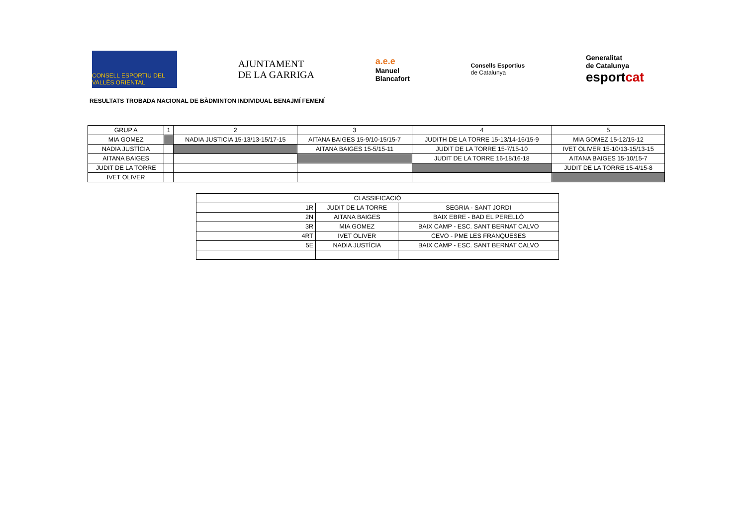CONSELL ESPORTIU DEL VALLÈS ORIENTAL
AJUNTAMENT
DE LA GARRIGA
a.e.e
Manuel
Blancafort
Consells Esportius
de Catalunya
Generalitat
de Catalunya
esportcat
RESULTATS TROBADA NACIONAL DE BÀDMINTON INDIVIDUAL BENAJMÍ FEMENÍ
| GRUP A | 1 | 2 | 3 | 4 | 5 |
| MIA GOMEZ | | NADIA JUSTICIA 15-13/13-15/17-15 | AITANA BAIGES 15-9/10-15/15-7 | JUDITH DE LA TORRE 15-13/14-16/15-9 | MIA GOMEZ 15-12/15-12 |
| NADIA JUSTÍCIA | | | AITANA BAIGES 15-5/15-11 | JUDIT DE LA TORRE 15-7/15-10 | IVET OLIVER 15-10/13-15/13-15 |
| AITANA BAIGES | | | | JUDIT DE LA TORRE 16-18/16-18 | AITANA BAIGES 15-10/15-7 |
| JUDIT DE LA TORRE | | | | | JUDIT DE LA TORRE 15-4/15-8 |
| IVET OLIVER | | | | | |
| CLASSIFICACIÓ | | |
| 1R | JUDIT DE LA TORRE | SEGRIA - SANT JORDI |
| 2N | AITANA BAIGES | BAIX EBRE - BAD EL PERELLÓ |
| 3R | MIA GOMEZ | BAIX CAMP - ESC. SANT BERNAT CALVO |
| 4RT | IVET OLIVER | CEVO - PME LES FRANQUESES |
| 5E | NADIA JUSTÍCIA | BAIX CAMP - ESC. SANT BERNAT CALVO |